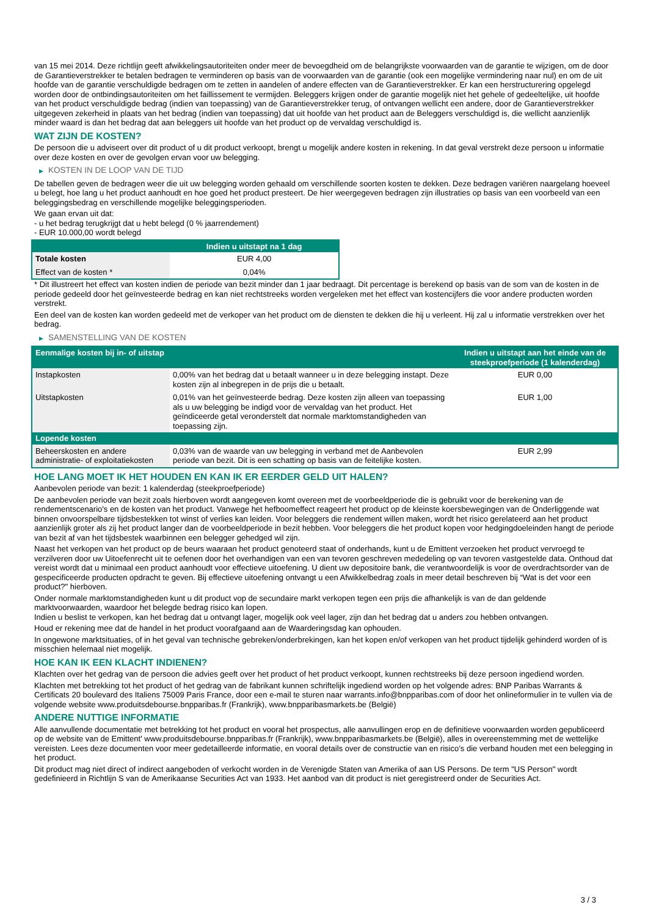van 15 mei 2014. Deze richtlijn geeft afwikkelingsautoriteiten onder meer de bevoegdheid om de belangrijkste voorwaarden van de garantie te wijzigen, om de door de Garantieverstrekker te betalen bedragen te verminderen op basis van de voorwaarden van de garantie (ook een mogelijke vermindering naar nul) en om de uit hoofde van de garantie verschuldigde bedragen om te zetten in aandelen of andere effecten van de Garantieverstrekker. Er kan een herstructurering opgelegd worden door de ontbindingsautoriteiten om het faillissement te vermijden. Beleggers krijgen onder de garantie mogelijk niet het gehele of gedeeltelijke, uit hoofde van het product verschuldigde bedrag (indien van toepassing) van de Garantieverstrekker terug, of ontvangen wellicht een andere, door de Garantieverstrekker uitgegeven zekerheid in plaats van het bedrag (indien van toepassing) dat uit hoofde van het product aan de Beleggers verschuldigd is, die wellicht aanzienlijk minder waard is dan het bedrag dat aan beleggers uit hoofde van het product op de vervaldag verschuldigd is.
WAT ZIJN DE KOSTEN?
De persoon die u adviseert over dit product of u dit product verkoopt, brengt u mogelijk andere kosten in rekening. In dat geval verstrekt deze persoon u informatie over deze kosten en over de gevolgen ervan voor uw belegging.
▶ KOSTEN IN DE LOOP VAN DE TIJD
De tabellen geven de bedragen weer die uit uw belegging worden gehaald om verschillende soorten kosten te dekken. Deze bedragen variëren naargelang hoeveel u belegt, hoe lang u het product aanhoudt en hoe goed het product presteert. De hier weergegeven bedragen zijn illustraties op basis van een voorbeeld van een beleggingsbedrag en verschillende mogelijke beleggingsperioden.
We gaan ervan uit dat:
- u het bedrag terugkrijgt dat u hebt belegd (0 % jaarrendement)
- EUR 10.000,00 wordt belegd
| | Indien u uitstapt na 1 dag |
| --- | --- |
| Totale kosten | EUR 4,00 |
| Effect van de kosten * | 0,04% |
* Dit illustreert het effect van kosten indien de periode van bezit minder dan 1 jaar bedraagt. Dit percentage is berekend op basis van de som van de kosten in de periode gedeeld door het geïnvesteerde bedrag en kan niet rechtstreeks worden vergeleken met het effect van kostencijfers die voor andere producten worden verstrekt.
Een deel van de kosten kan worden gedeeld met de verkoper van het product om de diensten te dekken die hij u verleent. Hij zal u informatie verstrekken over het bedrag.
▶ SAMENSTELLING VAN DE KOSTEN
| Eenmalige kosten bij in- of uitstap | | Indien u uitstapt aan het einde van de steekproefperiode (1 kalenderdag) |
| --- | --- | --- |
| Instapkosten | 0,00% van het bedrag dat u betaalt wanneer u in deze belegging instapt. Deze kosten zijn al inbegrepen in de prijs die u betaalt. | EUR 0,00 |
| Uitstapkosten | 0,01% van het geïnvesteerde bedrag. Deze kosten zijn alleen van toepassing als u uw belegging be indigd voor de vervaldag van het product. Het geïndiceerde getal veronderstelt dat normale marktomstandigheden van toepassing zijn. | EUR 1,00 |
| Lopende kosten | | |
| Beheerskosten en andere administratie- of exploitatiekosten | 0,03% van de waarde van uw belegging in verband met de Aanbevolen periode van bezit. Dit is een schatting op basis van de feitelijke kosten. | EUR 2,99 |
HOE LANG MOET IK HET HOUDEN EN KAN IK ER EERDER GELD UIT HALEN?
Aanbevolen periode van bezit: 1 kalenderdag (steekproefperiode)
De aanbevolen periode van bezit zoals hierboven wordt aangegeven komt overeen met de voorbeeldperiode die is gebruikt voor de berekening van de rendementscenario's en de kosten van het product. Vanwege het hefboomeffect reageert het product op de kleinste koersbewegingen van de Onderliggende wat binnen onvoorspelbare tijdsbestekken tot winst of verlies kan leiden. Voor beleggers die rendement willen maken, wordt het risico gerelateerd aan het product aanzienlijk groter als zij het product langer dan de voorbeeldperiode in bezit hebben. Voor beleggers die het product kopen voor hedgingdoeleinden hangt de periode van bezit af van het tijdsbestek waarbinnen een belegger gehedged wil zijn.
Naast het verkopen van het product op de beurs waaraan het product genoteerd staat of onderhands, kunt u de Emittent verzoeken het product vervroegd te verzilveren door uw Uitoefenrecht uit te oefenen door het overhandigen van een van tevoren geschreven mededeling op van tevoren vastgestelde data. Onthoud dat vereist wordt dat u minimaal een product aanhoudt voor effectieve uitoefening. U dient uw depositoire bank, die verantwoordelijk is voor de overdrachtsorder van de gespecificeerde producten opdracht te geven. Bij effectieve uitoefening ontvangt u een Afwikkelbedrag zoals in meer detail beschreven bij “Wat is det voor een product?" hierboven.
Onder normale marktomstandigheden kunt u dit product vop de secundaire markt verkopen tegen een prijs die afhankelijk is van de dan geldende marktvoorwaarden, waardoor het belegde bedrag risico kan lopen.
Indien u beslist te verkopen, kan het bedrag dat u ontvangt lager, mogelijk ook veel lager, zijn dan het bedrag dat u anders zou hebben ontvangen.
Houd er rekening mee dat de handel in het product voorafgaand aan de Waarderingsdag kan ophouden.
In ongewone marktsituaties, of in het geval van technische gebreken/onderbrekingen, kan het kopen en/of verkopen van het product tijdelijk gehinderd worden of is misschien helemaal niet mogelijk.
HOE KAN IK EEN KLACHT INDIENEN?
Klachten over het gedrag van de persoon die advies geeft over het product of het product verkoopt, kunnen rechtstreeks bij deze persoon ingediend worden.
Klachten met betrekking tot het product of het gedrag van de fabrikant kunnen schriftelijk ingediend worden op het volgende adres: BNP Paribas Warrants & Certificats 20 boulevard des Italiens 75009 Paris France, door een e-mail te sturen naar warrants.info@bnpparibas.com of door het onlineformulier in te vullen via de volgende website www.produitsdebourse.bnpparibas.fr (Frankrijk), www.bnpparibasmarkets.be (België)
ANDERE NUTTIGE INFORMATIE
Alle aanvullende documentatie met betrekking tot het product en vooral het prospectus, alle aanvullingen erop en de definitieve voorwaarden worden gepubliceerd op de website van de Emittent' www.produitsdebourse.bnpparibas.fr (Frankrijk), www.bnpparibasmarkets.be (België), alles in overeenstemming met de wettelijke vereisten. Lees deze documenten voor meer gedetailleerde informatie, en vooral details over de constructie van en risico’s die verband houden met een belegging in het product.
Dit product mag niet direct of indirect aangeboden of verkocht worden in de Verenigde Staten van Amerika of aan US Persons. De term "US Person" wordt gedefinieerd in Richtlijn S van de Amerikaanse Securities Act van 1933. Het aanbod van dit product is niet geregistreerd onder de Securities Act.
3 / 3